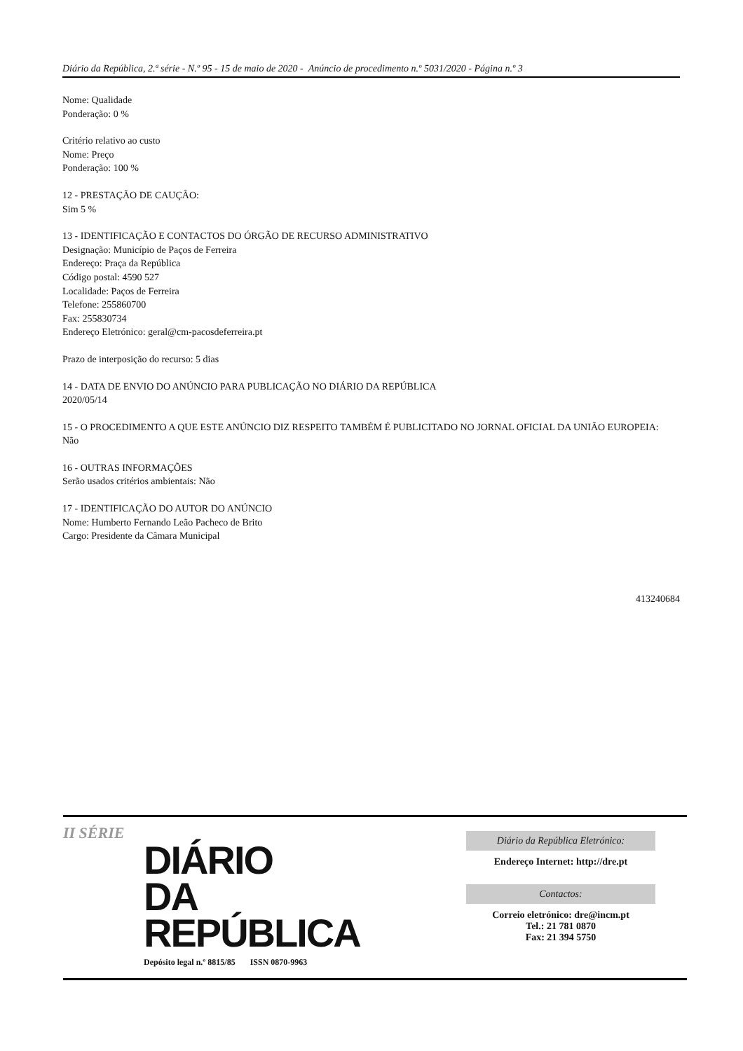Diário da República, 2.ª série - N.º 95 - 15 de maio de 2020 - Anúncio de procedimento n.º 5031/2020 - Página n.º 3
Nome: Qualidade
Ponderação: 0 %
Critério relativo ao custo
Nome: Preço
Ponderação: 100 %
12 - PRESTAÇÃO DE CAUÇÃO:
Sim 5 %
13 - IDENTIFICAÇÃO E CONTACTOS DO ÓRGÃO DE RECURSO ADMINISTRATIVO
Designação: Município de Paços de Ferreira
Endereço: Praça da República
Código postal: 4590 527
Localidade: Paços de Ferreira
Telefone: 255860700
Fax: 255830734
Endereço Eletrónico: geral@cm-pacosdeferreira.pt
Prazo de interposição do recurso: 5 dias
14 - DATA DE ENVIO DO ANÚNCIO PARA PUBLICAÇÃO NO DIÁRIO DA REPÚBLICA
2020/05/14
15 - O PROCEDIMENTO A QUE ESTE ANÚNCIO DIZ RESPEITO TAMBÉM É PUBLICITADO NO JORNAL OFICIAL DA UNIÃO EUROPEIA:
Não
16 - OUTRAS INFORMAÇÕES
Serão usados critérios ambientais: Não
17 - IDENTIFICAÇÃO DO AUTOR DO ANÚNCIO
Nome: Humberto Fernando Leão Pacheco de Brito
Cargo: Presidente da Câmara Municipal
413240684
II SÉRIE
DIÁRIO
DA REPÚBLICA
Depósito legal n.º 8815/85 ISSN 0870-9963
Diário da República Eletrónico:
Endereço Internet: http://dre.pt
Contactos:
Correio eletrónico: dre@incm.pt
Tel.: 21 781 0870
Fax: 21 394 5750